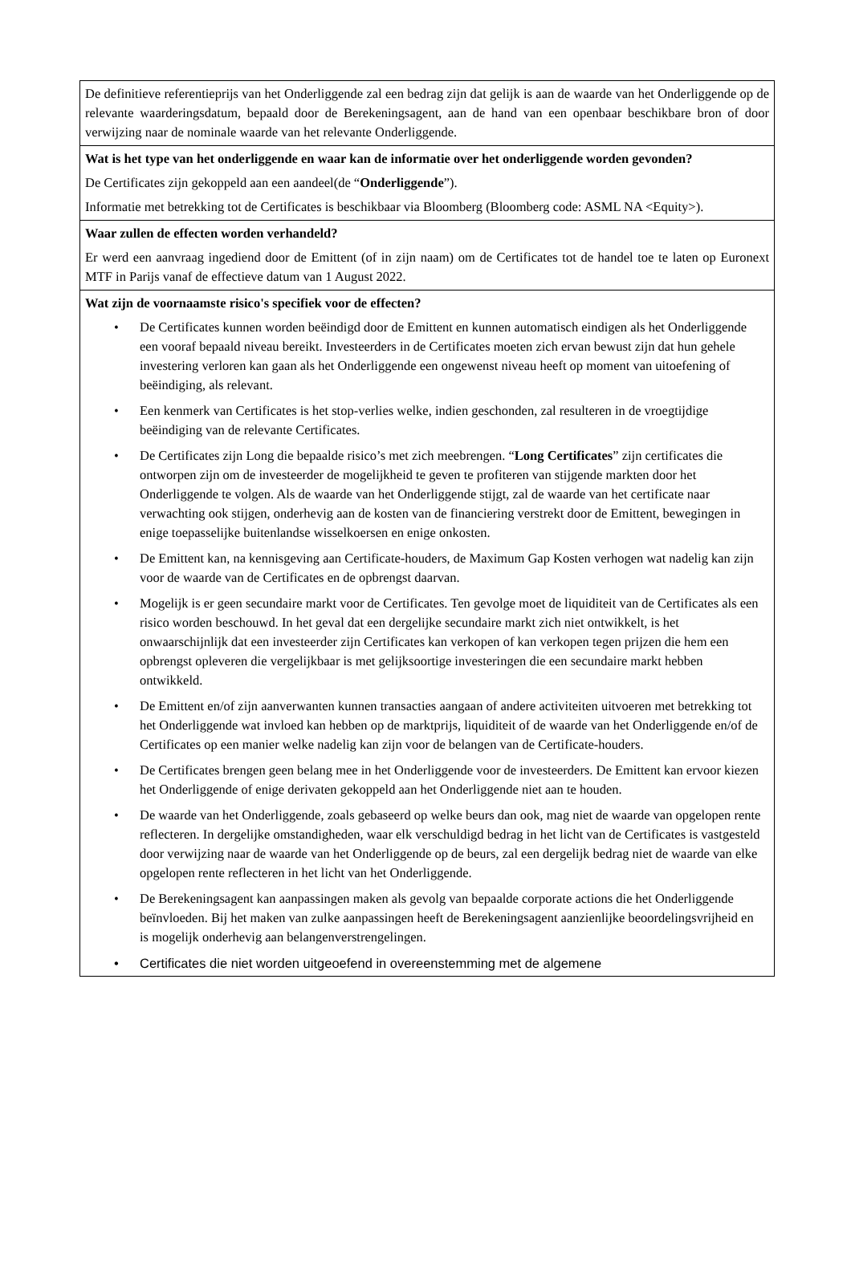| De definitieve referentieprijs van het Onderliggende zal een bedrag zijn dat gelijk is aan de waarde van het Onderliggende op de relevante waarderingsdatum, bepaald door de Berekeningsagent, aan de hand van een openbaar beschikbare bron of door verwijzing naar de nominale waarde van het relevante Onderliggende. |
| Wat is het type van het onderliggende en waar kan de informatie over het onderliggende worden gevonden? De Certificates zijn gekoppeld aan een aandeel(de “ Onderliggende ”). Informatie met betrekking tot de Certificates is beschikbaar via Bloomberg (Bloomberg code: ASML NA <Equity>). |
| Waar zullen de effecten worden verhandeld? Er werd een aanvraag ingediend door de Emittent (of in zijn naam) om de Certificates tot de handel toe te laten op Euronext MTF in Parijs vanaf de effectieve datum van 1 August 2022. |
| Wat zijn de voornaamste risico's specifiek voor de effecten? • De Certificates kunnen worden beëindigd door de Emittent en kunnen automatisch eindigen als het Onderliggende een vooraf bepaald niveau bereikt. Investeerders in de Certificates moeten zich ervan bewust zijn dat hun gehele investering verloren kan gaan als het Onderliggende een ongewenst niveau heeft op moment van uitoefening of beëindiging, als relevant. • Een kenmerk van Certificates is het stop-verlies welke, indien geschonden, zal resulteren in de vroegtijdige beëindiging van de relevante Certificates. • De Certificates zijn Long die bepaalde risico’s met zich meebrengen. “ Long Certificates ” zijn certificates die ontworpen zijn om de investeerder de mogelijkheid te geven te profiteren van stijgende markten door het Onderliggende te volgen. Als de waarde van het Onderliggende stijgt, zal de waarde van het certificate naar verwachting ook stijgen, onderhevig aan de kosten van de financiering verstrekt door de Emittent, bewegingen in enige toepasselijke buitenlandse wisselkoersen en enige onkosten. • De Emittent kan, na kennisgeving aan Certificate-houders, de Maximum Gap Kosten verhogen wat nadelig kan zijn voor de waarde van de Certificates en de opbrengst daarvan. • Mogelijk is er geen secundaire markt voor de Certificates. Ten gevolge moet de liquiditeit van de Certificates als een risico worden beschouwd. In het geval dat een dergelijke secundaire markt zich niet ontwikkelt, is het onwaarschijnlijk dat een investeerder zijn Certificates kan verkopen of kan verkopen tegen prijzen die hem een opbrengst opleveren die vergelijkbaar is met gelijksoortige investeringen die een secundaire markt hebben ontwikkeld. • De Emittent en/of zijn aanverwanten kunnen transacties aangaan of andere activiteiten uitvoeren met betrekking tot het Onderliggende wat invloed kan hebben op de marktprijs, liquiditeit of de waarde van het Onderliggende en/of de Certificates op een manier welke nadelig kan zijn voor de belangen van de Certificate-houders. • De Certificates brengen geen belang mee in het Onderliggende voor de investeerders. De Emittent kan ervoor kiezen het Onderliggende of enige derivaten gekoppeld aan het Onderliggende niet aan te houden. • De waarde van het Onderliggende, zoals gebaseerd op welke beurs dan ook, mag niet de waarde van opgelopen rente reflecteren. In dergelijke omstandigheden, waar elk verschuldigd bedrag in het licht van de Certificates is vastgesteld door verwijzing naar de waarde van het Onderliggende op de beurs, zal een dergelijk bedrag niet de waarde van elke opgelopen rente reflecteren in het licht van het Onderliggende. • De Berekeningsagent kan aanpassingen maken als gevolg van bepaalde corporate actions die het Onderliggende beïnvloeden. Bij het maken van zulke aanpassingen heeft de Berekeningsagent aanzienlijke beoordelingsvrijheid en is mogelijk onderhevig aan belangenverstrengelingen. • Certificates die niet worden uitgeoefend in overeenstemming met de algemene |